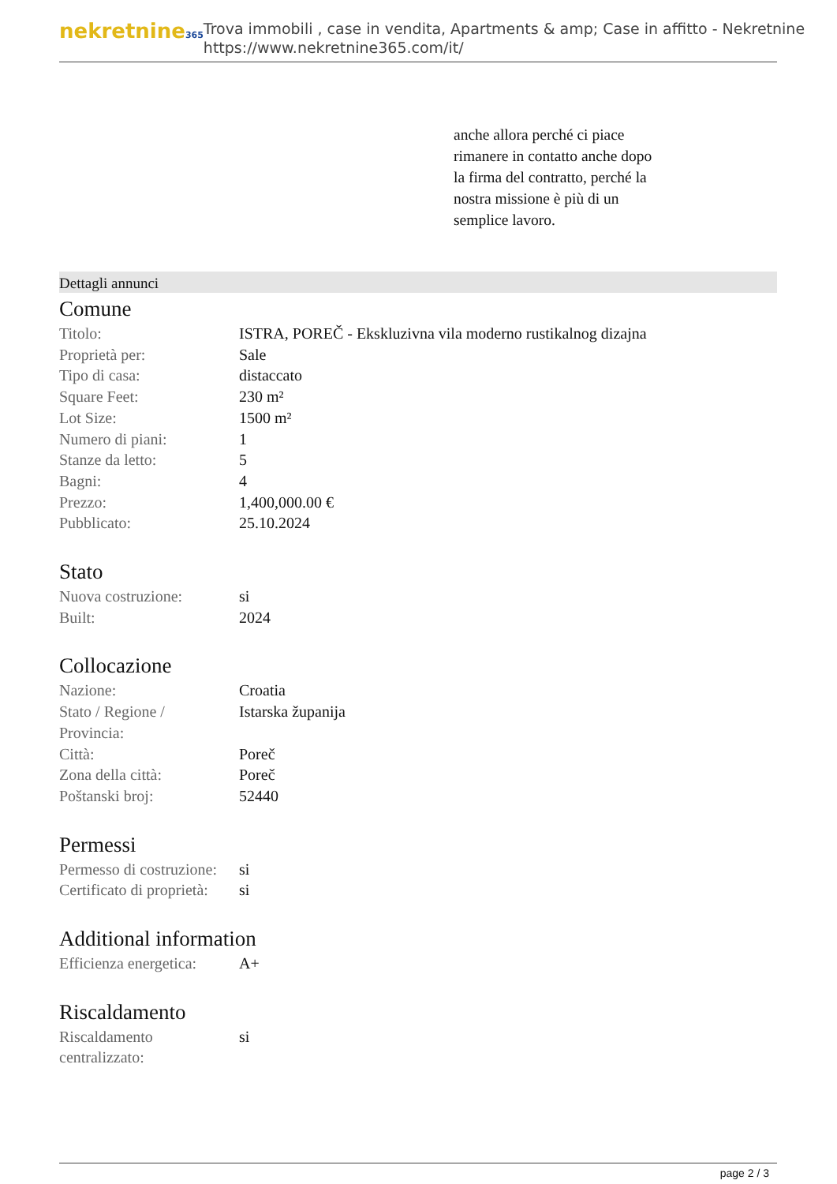nekretnine365
Trova immobili , case in vendita, Apartments & amp; Case in affitto - Nekretnine
https://www.nekretnine365.com/it/
anche allora perché ci piace
rimanere in contatto anche dopo
la firma del contratto, perché la
nostra missione è più di un
semplice lavoro.
Dettagli annunci
Comune
| Titolo: | ISTRA, POREČ - Ekskluzivna vila moderno rustikalnog dizajna |
| Proprietà per: | Sale |
| Tipo di casa: | distaccato |
| Square Feet: | 230 m² |
| Lot Size: | 1500 m² |
| Numero di piani: | 1 |
| Stanze da letto: | 5 |
| Bagni: | 4 |
| Prezzo: | 1,400,000.00 € |
| Pubblicato: | 25.10.2024 |
Stato
| Nuova costruzione: | si |
| Built: | 2024 |
Collocazione
| Nazione: | Croatia |
| Stato / Regione / Provincia: | Istarska županija |
| Città: | Poreč |
| Zona della città: | Poreč |
| Poštanski broj: | 52440 |
Permessi
| Permesso di costruzione: | si |
| Certificato di proprietà: | si |
Additional information
| Efficienza energetica: | A+ |
Riscaldamento
| Riscaldamento centralizzato: | si |
page 2 / 3